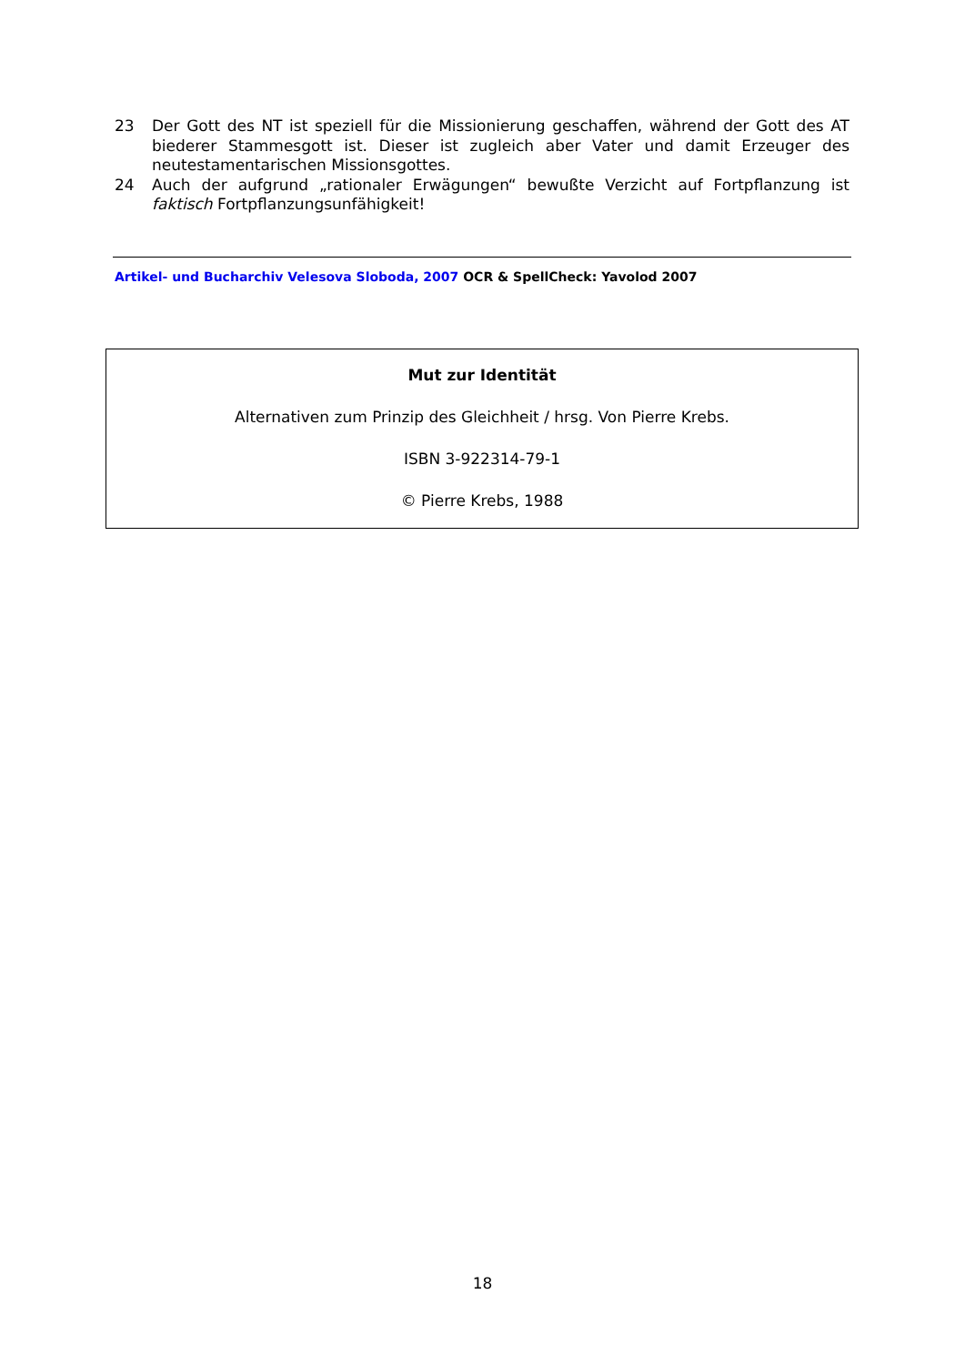23 Der Gott des NT ist speziell für die Missionierung geschaffen, während der Gott des AT biederer Stammesgott ist. Dieser ist zugleich aber Vater und damit Erzeuger des neutestamentarischen Missionsgottes.
24 Auch der aufgrund „rationaler Erwägungen“ bewußte Verzicht auf Fortpflanzung ist faktisch Fortpflanzungsunfähigkeit!
Artikel- und Bucharchiv Velesova Sloboda, 2007 OCR & SpellCheck: Yavolod 2007
Mut zur Identität
Alternativen zum Prinzip des Gleichheit / hrsg. Von Pierre Krebs.
ISBN 3-922314-79-1
© Pierre Krebs, 1988
18